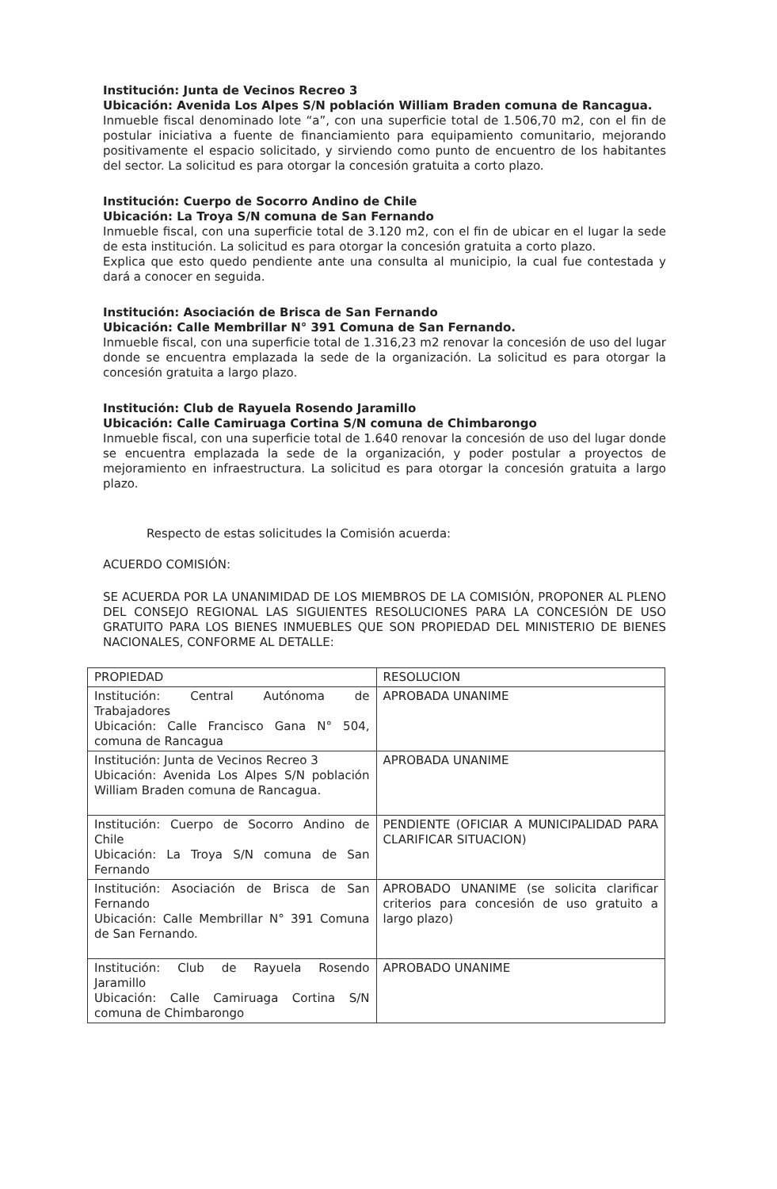Institución: Junta de Vecinos Recreo 3
Ubicación: Avenida Los Alpes S/N población William Braden comuna de Rancagua.
Inmueble fiscal denominado lote “a”, con una superficie total de 1.506,70 m2, con el fin de postular iniciativa a fuente de financiamiento para equipamiento comunitario, mejorando positivamente el espacio solicitado, y sirviendo como punto de encuentro de los habitantes del sector. La solicitud es para otorgar la concesión gratuita a corto plazo.
Institución: Cuerpo de Socorro Andino de Chile
Ubicación: La Troya S/N comuna de San Fernando
Inmueble fiscal, con una superficie total de 3.120 m2, con el fin de ubicar en el lugar la sede de esta institución. La solicitud es para otorgar la concesión gratuita a corto plazo.
Explica que esto quedo pendiente ante una consulta al municipio, la cual fue contestada y dará a conocer en seguida.
Institución: Asociación de Brisca de San Fernando
Ubicación: Calle Membrillar N° 391 Comuna de San Fernando.
Inmueble fiscal, con una superficie total de 1.316,23 m2 renovar la concesión de uso del lugar donde se encuentra emplazada la sede de la organización. La solicitud es para otorgar la concesión gratuita a largo plazo.
Institución: Club de Rayuela Rosendo Jaramillo
Ubicación: Calle Camiruaga Cortina S/N comuna de Chimbarongo
Inmueble fiscal, con una superficie total de 1.640 renovar la concesión de uso del lugar donde se encuentra emplazada la sede de la organización, y poder postular a proyectos de mejoramiento en infraestructura. La solicitud es para otorgar la concesión gratuita a largo plazo.
Respecto de estas solicitudes la Comisión acuerda:
ACUERDO COMISIÓN:
SE ACUERDA POR LA UNANIMIDAD DE LOS MIEMBROS DE LA COMISIÓN, PROPONER AL PLENO DEL CONSEJO REGIONAL LAS SIGUIENTES RESOLUCIONES PARA LA CONCESIÓN DE USO GRATUITO PARA LOS BIENES INMUEBLES QUE SON PROPIEDAD DEL MINISTERIO DE BIENES NACIONALES, CONFORME AL DETALLE:
| PROPIEDAD | RESOLUCION |
| Institución: Central Autónoma de Trabajadores Ubicación: Calle Francisco Gana N° 504, comuna de Rancagua | APROBADA UNANIME |
| Institución: Junta de Vecinos Recreo 3 Ubicación: Avenida Los Alpes S/N población William Braden comuna de Rancagua. | APROBADA UNANIME |
| Institución: Cuerpo de Socorro Andino de Chile Ubicación: La Troya S/N comuna de San Fernando | PENDIENTE (OFICIAR A MUNICIPALIDAD PARA CLARIFICAR SITUACION) |
| Institución: Asociación de Brisca de San Fernando Ubicación: Calle Membrillar N° 391 Comuna de San Fernando. | APROBADO UNANIME (se solicita clarificar criterios para concesión de uso gratuito a largo plazo) |
| Institución: Club de Rayuela Rosendo Jaramillo Ubicación: Calle Camiruaga Cortina S/N comuna de Chimbarongo | APROBADO UNANIME |